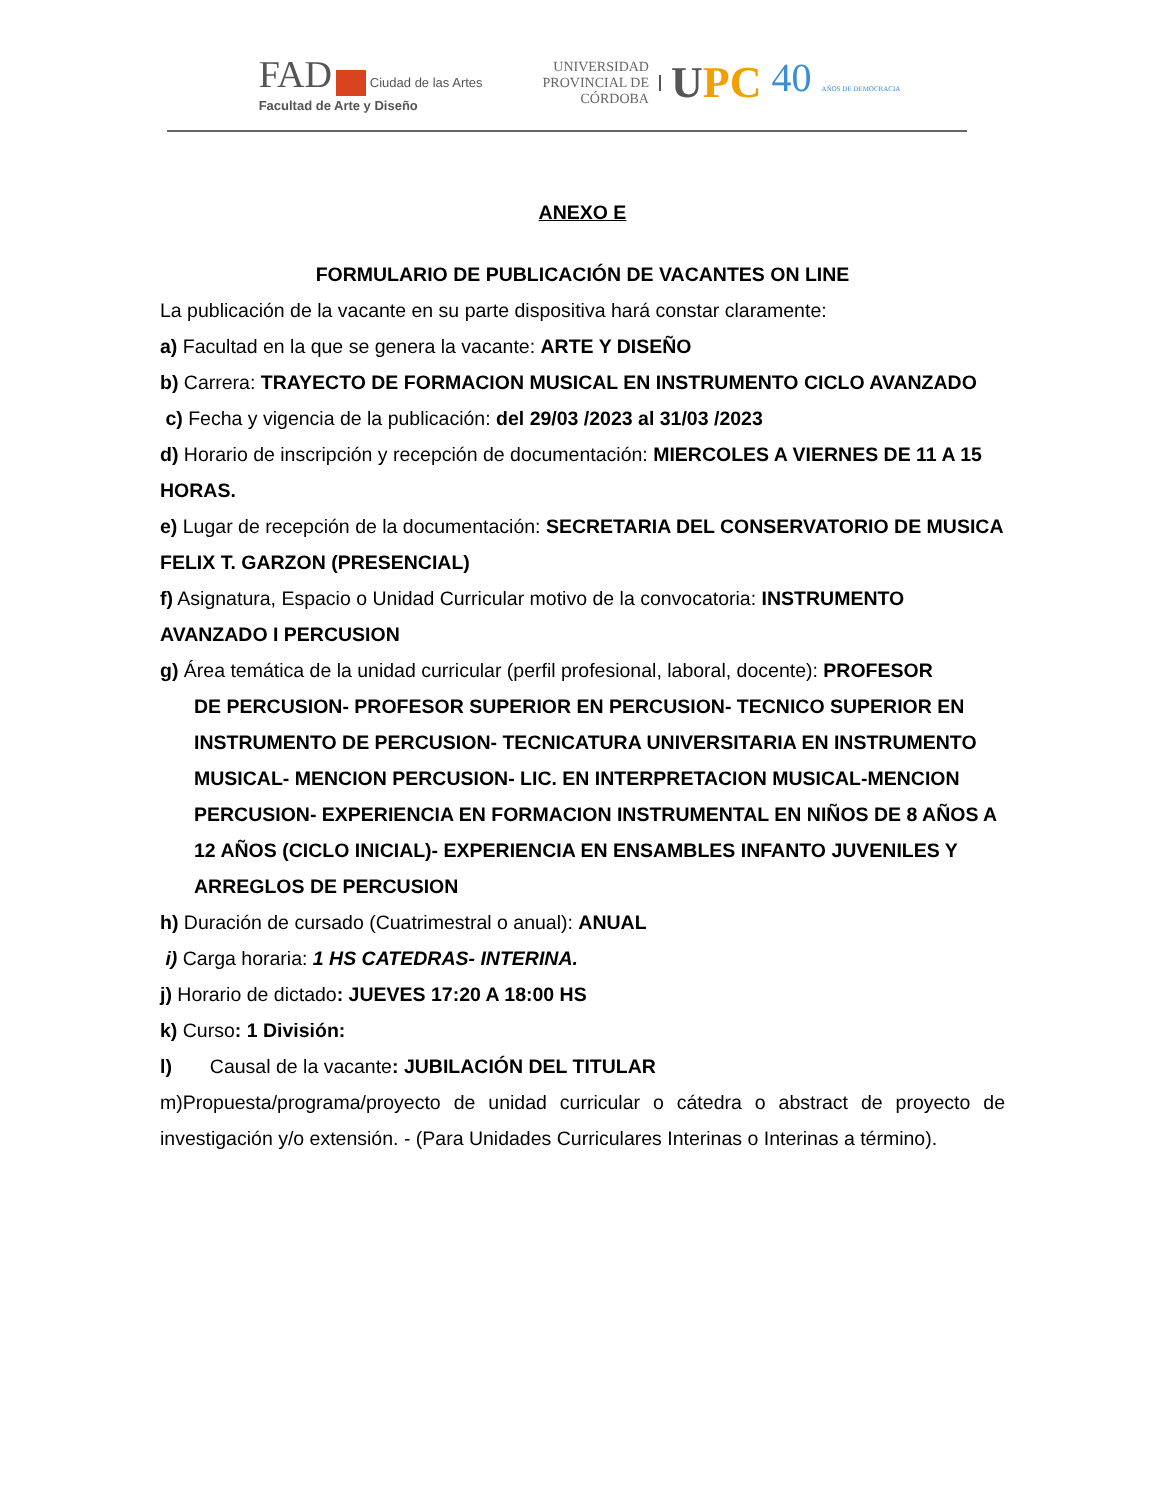FAD Ciudad de las Artes
Facultad de Arte y Diseño
UNIVERSIDAD
PROVINCIAL DE
CÓRDOBA
UPC 40 AÑOS DE DEMOCRACIA
ANEXO E
FORMULARIO DE PUBLICACIÓN DE VACANTES ON LINE
La publicación de la vacante en su parte dispositiva hará constar claramente:
a) Facultad en la que se genera la vacante: ARTE Y DISEÑO
b) Carrera: TRAYECTO DE FORMACION MUSICAL EN INSTRUMENTO CICLO AVANZADO
c) Fecha y vigencia de la publicación: del 29/03 /2023 al 31/03 /2023
d) Horario de inscripción y recepción de documentación: MIERCOLES A VIERNES DE 11 A 15 HORAS.
e) Lugar de recepción de la documentación: SECRETARIA DEL CONSERVATORIO DE MUSICA FELIX T. GARZON (PRESENCIAL)
f) Asignatura, Espacio o Unidad Curricular motivo de la convocatoria: INSTRUMENTO AVANZADO I PERCUSION
g) Área temática de la unidad curricular (perfil profesional, laboral, docente): PROFESOR
DE PERCUSION- PROFESOR SUPERIOR EN PERCUSION- TECNICO SUPERIOR EN INSTRUMENTO DE PERCUSION- TECNICATURA UNIVERSITARIA EN INSTRUMENTO MUSICAL- MENCION PERCUSION- LIC. EN INTERPRETACION MUSICAL-MENCION PERCUSION- EXPERIENCIA EN FORMACION INSTRUMENTAL EN NIÑOS DE 8 AÑOS A 12 AÑOS (CICLO INICIAL)- EXPERIENCIA EN ENSAMBLES INFANTO JUVENILES Y ARREGLOS DE PERCUSION
h) Duración de cursado (Cuatrimestral o anual): ANUAL
i) Carga horaria: 1 HS CATEDRAS- INTERINA.
j) Horario de dictado: JUEVES 17:20 A 18:00 HS
k) Curso: 1 División:
l) Causal de la vacante: JUBILACIÓN DEL TITULAR
m)Propuesta/programa/proyecto de unidad curricular o cátedra o abstract de proyecto de investigación y/o extensión. - (Para Unidades Curriculares Interinas o Interinas a término).